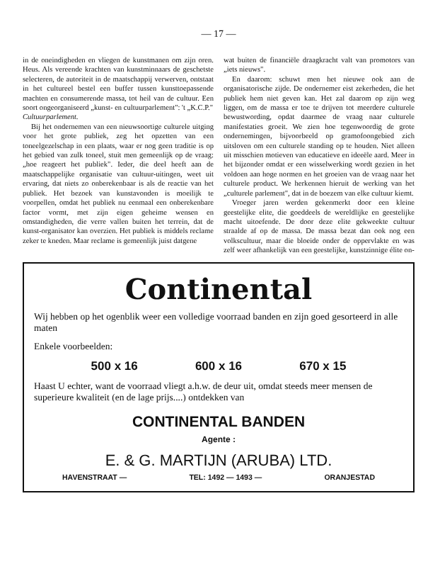— 17 —
in de oneindigheden en vliegen de kunstmanen om zijn oren. Heus. Als vereende krachten van kunstminnaars de geschetste selecteren, de autoriteit in de maatschappij verwerven, ontstaat in het cultureel bestel een buffer tussen kunsttoepassende machten en consumerende massa, tot heil van de cultuur. Een soort ongeorganiseerd „kunst- en cultuurparlement": 't „K.C.P."
Cultuurparlement.
Bij het ondernemen van een nieuwsoortige culturele uitging voor het grote publiek, zeg het opzetten van een toneelgezelschap in een plaats, waar er nog geen traditie is op het gebied van zulk toneel, stuit men gemeenlijk op de vraag: „hoe reageert het publiek". Ieder, die deel heeft aan de maatschappelijke organisatie van cultuur-uitingen, weet uit ervaring, dat niets zo onberekenbaar is als de reactie van het publiek. Het bezoek van kunstavonden is moeilijk te voorpellen, omdat het publiek nu eenmaal een onberekenbare factor vormt, met zijn eigen geheime wensen en omstandigheden, die verre vallen buiten het terrein, dat de kunst-organisator kan overzien. Het publiek is middels reclame zeker te kneden. Maar reclame is gemeenlijk juist datgene
wat buiten de financiële draagkracht valt van promotors van „iets nieuws".
En daarom: schuwt men het nieuwe ook aan de organisatorische zijde. De ondernemer eist zekerheden, die het publiek hem niet geven kan. Het zal daarom op zijn weg liggen, om de massa er toe te drijven tot meerdere culturele bewustwording, opdat daarmee de vraag naar culturele manifestaties groeit. We zien hoe tegenwoordig de grote ondernemingen, bijvoorbeeld op gramofoongebied zich uitsloven om een culturele standing op te houden. Niet alleen uit misschien motieven van educatieve en ideeële aard. Meer in het bijzonder omdat er een wisselwerking wordt gezien in het voldoen aan hoge normen en het groeien van de vraag naar het culturele product. We herkennen hieruit de werking van het „culturele parlement", dat in de boezem van elke cultuur kiemt.
Vroeger jaren werden gekenmerkt door een kleine geestelijke elite, die goeddeels de wereldlijke en geestelijke macht uitoefende. De door deze elite gekweekte cultuur straalde af op de massa. De massa bezat dan ook nog een volkscultuur, maar die bloeide onder de oppervlakte en was zelf weer afhankelijk van een geestelijke, kunstzinnige élite on-
Continental
Wij hebben op het ogenblik weer een volledige voorraad banden en zijn goed gesorteerd in alle maten
Enkele voorbeelden:
500 x 16 600 x 16 670 x 15
Haast U echter, want de voorraad vliegt a.h.w. de deur uit, omdat steeds meer mensen de superieure kwaliteit (en de lage prijs....) ontdekken van
CONTINENTAL BANDEN
Agente :
E. & G. MARTIJN (ARUBA) LTD.
HAVENSTRAAT — TEL: 1492 — 1493 — ORANJESTAD